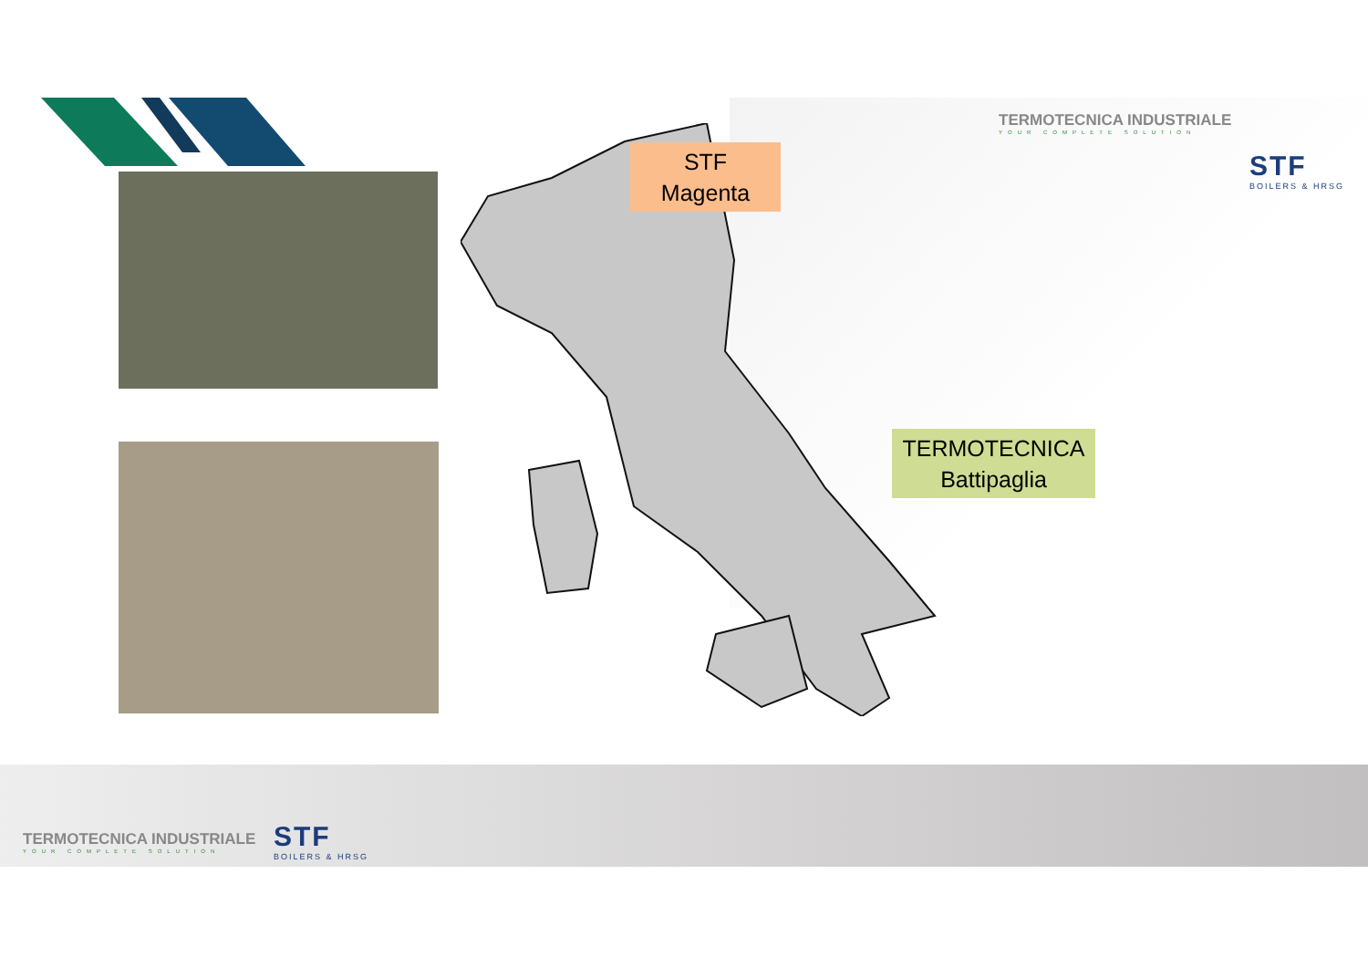STF
Magenta
TERMOTECNICA
Battipaglia
TERMOTECNICA INDUSTRIALE
YOUR COMPLETE SOLUTION
STF
BOILERS & HRSG
TERMOTECNICA INDUSTRIALE
YOUR COMPLETE SOLUTION
STF
BOILERS & HRSG